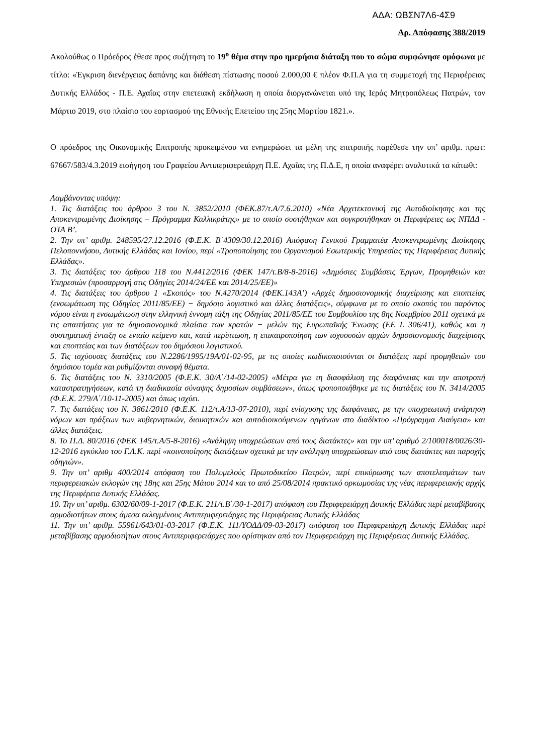ΑΔΑ: ΩΒΣΝ7Λ6-4Σ9
Αρ. Απόφασης 388/2019
Ακολούθως ο Πρόεδρος έθεσε προς συζήτηση το 19<sup>ο</sup> θέμα στην προ ημερήσια διάταξη που το σώμα συμφώνησε ομόφωνα με τίτλο: «Έγκριση διενέργειας δαπάνης και διάθεση πίστωσης ποσού 2.000,00 € πλέον Φ.Π.Α για τη συμμετοχή της Περιφέρειας Δυτικής Ελλάδος - Π.Ε. Αχαΐας στην επετειακή εκδήλωση η οποία διοργανώνεται υπό της Ιεράς Μητροπόλεως Πατρών, τον Μάρτιο 2019, στο πλαίσιο του εορτασμού της Εθνικής Επετείου της 25ης Μαρτίου 1821.».
Ο πρόεδρος της Οικονομικής Επιτροπής προκειμένου να ενημερώσει τα μέλη της επιτροπής παρέθεσε την υπ’ αριθμ. πρωτ: 67667/583/4.3.2019 εισήγηση του Γραφείου Αντιπεριφερειάρχη Π.Ε. Αχαΐας της Π.Δ.Ε, η οποία αναφέρει αναλυτικά τα κάτωθι:
Λαμβάνοντας υπόψη:
1. Τις διατάξεις του άρθρου 3 του Ν. 3852/2010 (ΦΕΚ.87/τ.Α/7.6.2010) «Νέα Αρχιτεκτονική της Αυτοδιοίκησης και της Αποκεντρωμένης Διοίκησης – Πρόγραμμα Καλλικράτης» με το οποίο συστήθηκαν και συγκροτήθηκαν οι Περιφέρειες ως ΝΠΔΔ - ΟΤΑ Β’.
2. Την υπ’ αριθμ. 248595/27.12.2016 (Φ.Ε.Κ. Β΄4309/30.12.2016) Απόφαση Γενικού Γραμματέα Αποκεντρωμένης Διοίκησης Πελοποννήσου, Δυτικής Ελλάδας και Ιονίου, περί «Τροποποίησης του Οργανισμού Εσωτερικής Υπηρεσίας της Περιφέρειας Δυτικής Ελλάδας».
3. Τις διατάξεις του άρθρου 118 του Ν.4412/2016 (ΦΕΚ 147/τ.Β/8-8-2016) «Δημόσιες Συμβάσεις Έργων, Προμηθειών και Υπηρεσιών (προσαρμογή στις Οδηγίες 2014/24/ΕΕ και 2014/25/ΕΕ)»
4. Τις διατάξεις του άρθρου 1 «Σκοπός» του Ν.4270/2014 (ΦΕΚ.143Α’) «Αρχές δημοσιονομικής διαχείρισης και εποπτείας (ενσωμάτωση της Οδηγίας 2011/85/ΕΕ) − δημόσιο λογιστικό και άλλες διατάξεις», σύμφωνα με το οποίο σκοπός του παρόντος νόμου είναι η ενσωμάτωση στην ελληνική έννομη τάξη της Οδηγίας 2011/85/ΕΕ του Συμβουλίου της 8ης Νοεμβρίου 2011 σχετικά με τις απαιτήσεις για τα δημοσιονομικά πλαίσια των κρατών − μελών της Ευρωπαϊκής Ένωσης (ΕΕ L 306/41), καθώς και η συστηματική ένταξη σε ενιαίο κείμενο και, κατά περίπτωση, η επικαιροποίηση των ισχυουσών αρχών δημοσιονομικής διαχείρισης και εποπτείας και των διατάξεων του δημόσιου λογιστικού.
5. Τις ισχύουσες διατάξεις του Ν.2286/1995/19Α/01-02-95, με τις οποίες κωδικοποιούνται οι διατάξεις περί προμηθειών του δημόσιου τομέα και ρυθμίζονται συναφή θέματα.
6. Τις διατάξεις του Ν. 3310/2005 (Φ.Ε.Κ. 30/Α΄/14-02-2005) «Μέτρα για τη διασφάλιση της διαφάνειας και την αποτροπή καταστρατηγήσεων, κατά τη διαδικασία σύναψης δημοσίων συμβάσεων», όπως τροποποιήθηκε με τις διατάξεις του Ν. 3414/2005 (Φ.Ε.Κ. 279/Α΄/10-11-2005) και όπως ισχύει.
7. Τις διατάξεις του Ν. 3861/2010 (Φ.Ε.Κ. 112/τ.Α/13-07-2010), περί ενίσχυσης της διαφάνειας, με την υποχρεωτική ανάρτηση νόμων και πράξεων των κυβερνητικών, διοικητικών και αυτοδιοικούμενων οργάνων στο διαδίκτυο «Πρόγραμμα Διαύγεια» και άλλες διατάξεις.
8. Το Π.Δ. 80/2016 (ΦΕΚ 145/τ.Α/5-8-2016) «Ανάληψη υποχρεώσεων από τους διατάκτες» και την υπ’ αριθμό 2/100018/0026/30-12-2016 εγκύκλιο του Γ.Λ.Κ. περί «κοινοποίησης διατάξεων σχετικά με την ανάληψη υποχρεώσεων από τους διατάκτες και παροχής οδηγιών».
9. Την υπ’ αριθμ 400/2014 απόφαση του Πολυμελούς Πρωτοδικείου Πατρών, περί επικύρωσης των αποτελεσμάτων των περιφερειακών εκλογών της 18ης και 25ης Μάιου 2014 και το από 25/08/2014 πρακτικό ορκωμοσίας της νέας περιφερειακής αρχής της Περιφέρεια Δυτικής Ελλάδας.
10. Την υπ’ αριθμ. 6302/60/09-1-2017 (Φ.Ε.Κ. 211/τ.Β΄/30-1-2017) απόφαση του Περιφερειάρχη Δυτικής Ελλάδας περί μεταβίβασης αρμοδιοτήτων στους άμεσα εκλεγμένους Αντιπεριφερειάρχες της Περιφέρειας Δυτικής Ελλάδας
11. Την υπ’ αριθμ. 55961/643/01-03-2017 (Φ.Ε.Κ. 111/ΥΟΔΔ/09-03-2017) απόφαση του Περιφερειάρχη Δυτικής Ελλάδας περί μεταβίβασης αρμοδιοτήτων στους Αντιπεριφερειάρχες που ορίστηκαν από τον Περιφερειάρχη της Περιφέρειας Δυτικής Ελλάδας.